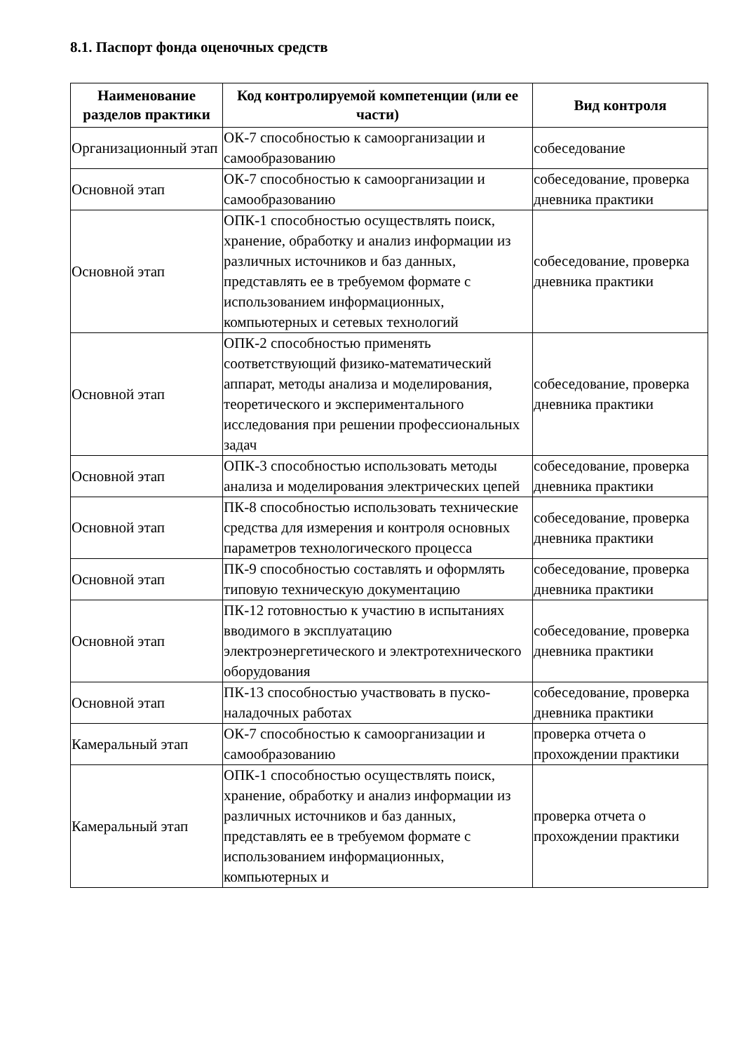8.1. Паспорт фонда оценочных средств
| Наименование разделов практики | Код контролируемой компетенции (или ее части) | Вид контроля |
| --- | --- | --- |
| Организационный этап | ОК-7 способностью к самоорганизации и самообразованию | собеседование |
| Основной этап | ОК-7 способностью к самоорганизации и самообразованию | собеседование, проверка дневника практики |
| Основной этап | ОПК-1 способностью осуществлять поиск, хранение, обработку и анализ информации из различных источников и баз данных, представлять ее в требуемом формате с использованием информационных, компьютерных и сетевых технологий | собеседование, проверка дневника практики |
| Основной этап | ОПК-2 способностью применять соответствующий физико-математический аппарат, методы анализа и моделирования, теоретического и экспериментального исследования при решении профессиональных задач | собеседование, проверка дневника практики |
| Основной этап | ОПК-3 способностью использовать методы анализа и моделирования электрических цепей | собеседование, проверка дневника практики |
| Основной этап | ПК-8 способностью использовать технические средства для измерения и контроля основных параметров технологического процесса | собеседование, проверка дневника практики |
| Основной этап | ПК-9 способностью составлять и оформлять типовую техническую документацию | собеседование, проверка дневника практики |
| Основной этап | ПК-12 готовностью к участию в испытаниях вводимого в эксплуатацию электроэнергетического и электротехнического оборудования | собеседование, проверка дневника практики |
| Основной этап | ПК-13 способностью участвовать в пуско-наладочных работах | собеседование, проверка дневника практики |
| Камеральный этап | ОК-7 способностью к самоорганизации и самообразованию | проверка отчета о прохождении практики |
| Камеральный этап | ОПК-1 способностью осуществлять поиск, хранение, обработку и анализ информации из различных источников и баз данных, представлять ее в требуемом формате с использованием информационных, компьютерных и | проверка отчета о прохождении практики |